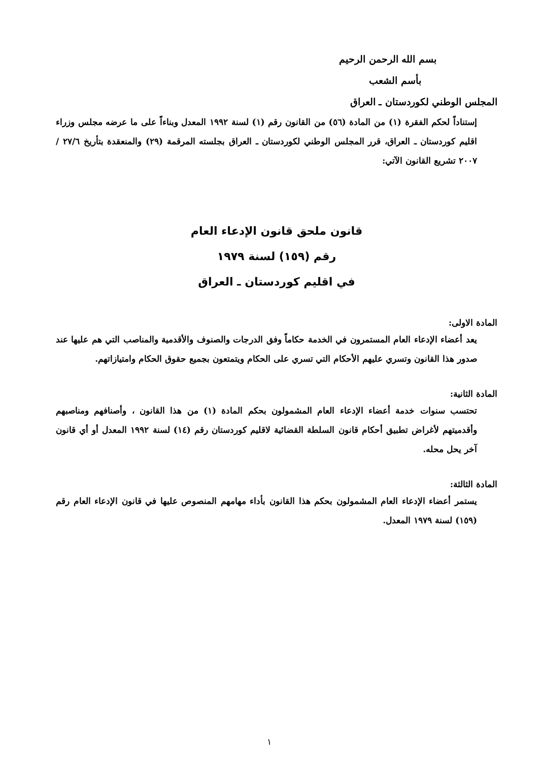بسم الله الرحمن الرحيم
بأسم الشعب
المجلس الوطني لكوردستان ـ العراق
إستناداً لحكم الفقرة (١) من المادة (٥٦) من القانون رقم (١) لسنة ١٩٩٢ المعدل وبناءاً على ما عرضه مجلس وزراء اقليم كوردستان ـ العراق، قرر المجلس الوطني لكوردستان ـ العراق بجلسته المرقمة (٢٩) والمنعقدة بتأريخ ٢٧/٦ / ٢٠٠٧ تشريع القانون الآتي:
قانون ملحق قانون الإدعاء العام
رقم (١٥٩) لسنة ١٩٧٩
في اقليم كوردستان ـ العراق
المادة الاولى:
يعد أعضاء الإدعاء العام المستمرون في الخدمة حكاماً وفق الدرجات والصنوف والأقدمية والمناصب التي هم عليها عند صدور هذا القانون وتسري عليهم الأحكام التي تسري على الحكام ويتمتعون بجميع حقوق الحكام وامتيازاتهم.
المادة الثانية:
تحتسب سنوات خدمة أعضاء الإدعاء العام المشمولون بحكم المادة (١) من هذا القانون ، وأصنافهم ومناصبهم وأقدميتهم لأغراض تطبيق أحكام قانون السلطة القضائية لاقليم كوردستان رقم (١٤) لسنة ١٩٩٢ المعدل أو أي قانون آخر يحل محله.
المادة الثالثة:
يستمر أعضاء الإدعاء العام المشمولون بحكم هذا القانون بأداء مهامهم المنصوص عليها في قانون الإدعاء العام رقم (١٥٩) لسنة ١٩٧٩ المعدل.
١